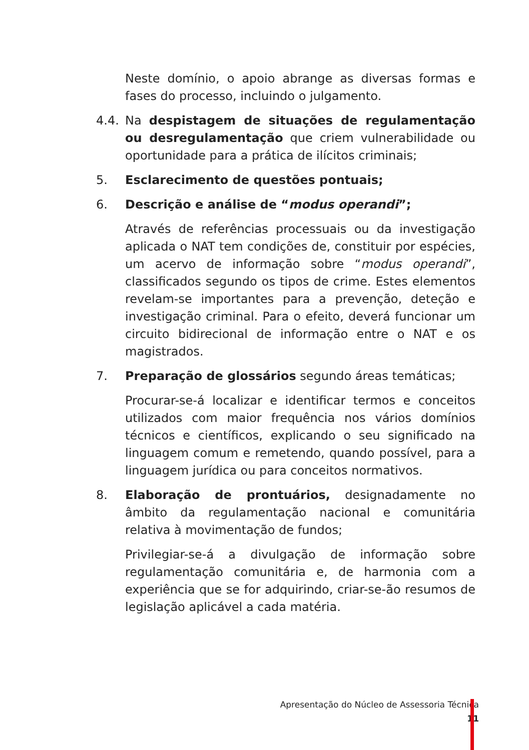Neste domínio, o apoio abrange as diversas formas e fases do processo, incluindo o julgamento.
4.4. Na despistagem de situações de regulamentação ou desregulamentação que criem vulnerabilidade ou oportunidade para a prática de ilícitos criminais;
5. Esclarecimento de questões pontuais;
6. Descrição e análise de “modus operandi”;
Através de referências processuais ou da investigação aplicada o NAT tem condições de, constituir por espécies, um acervo de informação sobre “modus operandi”, classificados segundo os tipos de crime. Estes elementos revelam-se importantes para a prevenção, deteção e investigação criminal. Para o efeito, deverá funcionar um circuito bidirecional de informação entre o NAT e os magistrados.
7. Preparação de glossários segundo áreas temáticas;
Procurar-se-á localizar e identificar termos e conceitos utilizados com maior frequência nos vários domínios técnicos e científicos, explicando o seu significado na linguagem comum e remetendo, quando possível, para a linguagem jurídica ou para conceitos normativos.
8. Elaboração de prontuários, designadamente no âmbito da regulamentação nacional e comunitária relativa à movimentação de fundos;
Privilegiar-se-á a divulgação de informação sobre regulamentação comunitária e, de harmonia com a experiência que se for adquirindo, criar-se-ão resumos de legislação aplicável a cada matéria.
Apresentação do Núcleo de Assessoria Técnica
11